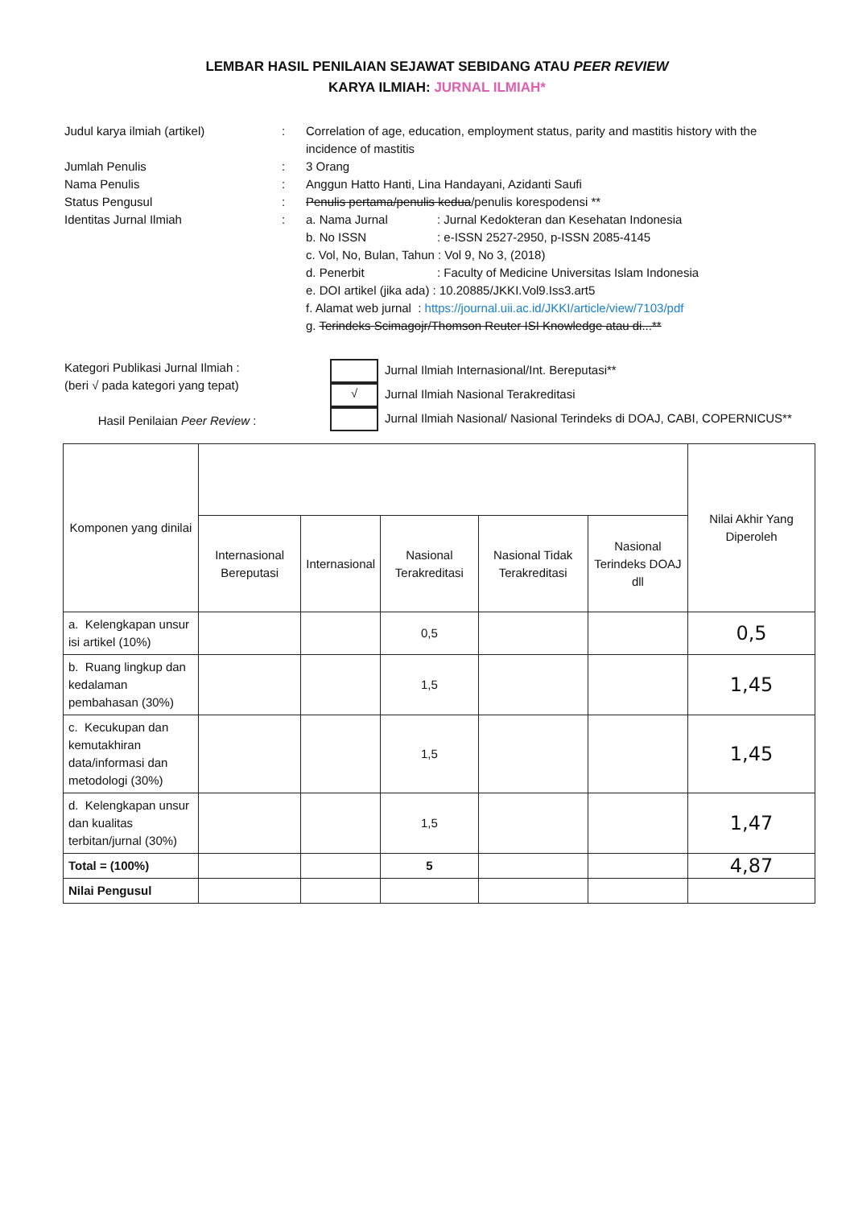LEMBAR HASIL PENILAIAN SEJAWAT SEBIDANG ATAU PEER REVIEW
KARYA ILMIAH: JURNAL ILMIAH*
Judul karya ilmiah (artikel) : Correlation of age, education, employment status, parity and mastitis history with the incidence of mastitis
Jumlah Penulis : 3 Orang
Nama Penulis : Anggun Hatto Hanti, Lina Handayani, Azidanti Saufi
Status Pengusul : Penulis pertama/penulis kedua/penulis korespodensi **
Identitas Jurnal Ilmiah : a. Nama Jurnal: Jurnal Kedokteran dan Kesehatan Indonesia
b. No ISSN: e-ISSN 2527-2950, p-ISSN 2085-4145
c. Vol, No, Bulan, Tahun : Vol 9, No 3, (2018)
d. Penerbit: Faculty of Medicine Universitas Islam Indonesia
e. DOI artikel (jika ada) : 10.20885/JKKI.Vol9.Iss3.art5
f. Alamat web jurnal : https://journal.uii.ac.id/JKKI/article/view/7103/pdf
g. Terindeks Scimagojr/Thomson Reuter ISI Knowledge atau di...**
Kategori Publikasi Jurnal Ilmiah :
(beri √ pada kategori yang tepat)
Hasil Penilaian Peer Review :
Jurnal Ilmiah Internasional/Int. Bereputasi**
√ Jurnal Ilmiah Nasional Terakreditasi
Jurnal Ilmiah Nasional/ Nasional Terindeks di DOAJ, CABI, COPERNICUS**
| Komponen yang dinilai | | | | | | Nilai Akhir Yang Diperoleh |
| --- | --- | --- | --- | --- | --- | --- |
| | Internasional Bereputasi | Internasional | Nasional Terakreditasi | Nasional Tidak Terakreditasi | Nasional Terindeks DOAJ dll | |
| a. Kelengkapan unsur isi artikel (10%) | | | 0,5 | | | 0,5 |
| b. Ruang lingkup dan kedalaman pembahasan (30%) | | | 1,5 | | | 1,45 |
| c. Kecukupan dan kemutakhiran data/informasi dan metodologi (30%) | | | 1,5 | | | 1,45 |
| d. Kelengkapan unsur dan kualitas terbitan/jurnal (30%) | | | 1,5 | | | 1,47 |
| Total = (100%) | | | 5 | | | 4,87 |
| Nilai Pengusul | | | | | | |